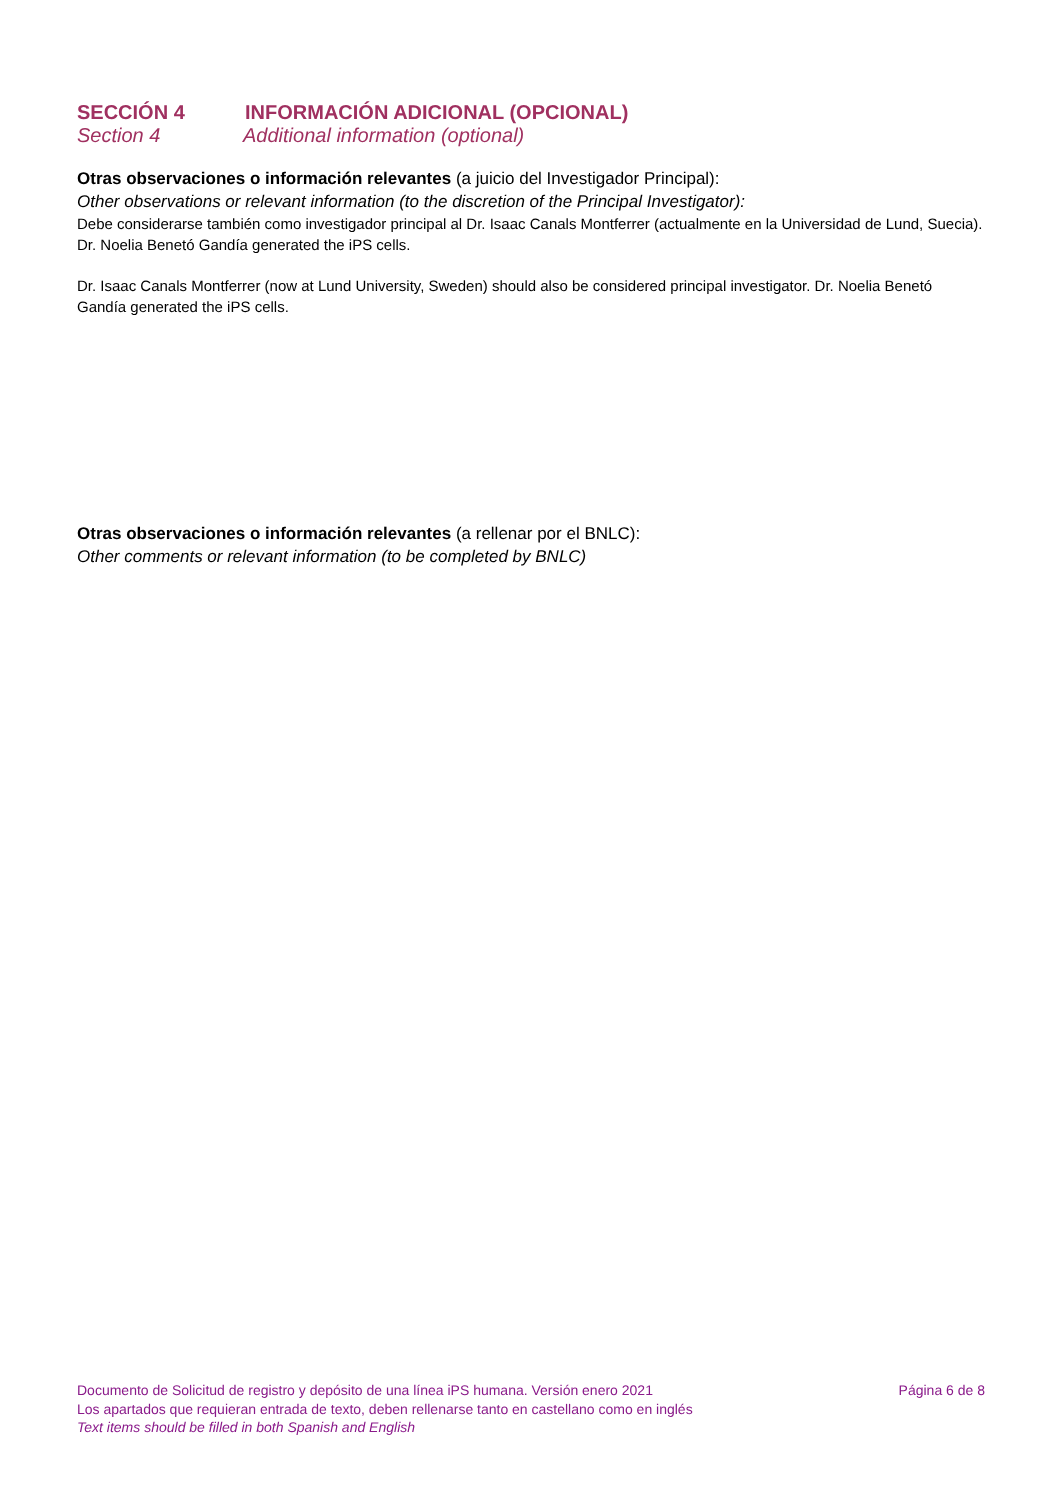SECCIÓN 4 INFORMACIÓN ADICIONAL (OPCIONAL)
Section 4 Additional information (optional)
Otras observaciones o información relevantes (a juicio del Investigador Principal):
Other observations or relevant information (to the discretion of the Principal Investigator):
Debe considerarse también como investigador principal al Dr. Isaac Canals Montferrer (actualmente en la Universidad de Lund, Suecia). Dr. Noelia Benetó Gandía generated the iPS cells.
Dr. Isaac Canals Montferrer (now at Lund University, Sweden) should also be considered principal investigator. Dr. Noelia Benetó Gandía generated the iPS cells.
Otras observaciones o información relevantes (a rellenar por el BNLC):
Other comments or relevant information (to be completed by BNLC)
Documento de Solicitud de registro y depósito de una línea iPS humana. Versión enero 2021 Página 6 de 8
Los apartados que requieran entrada de texto, deben rellenarse tanto en castellano como en inglés
Text items should be filled in both Spanish and English